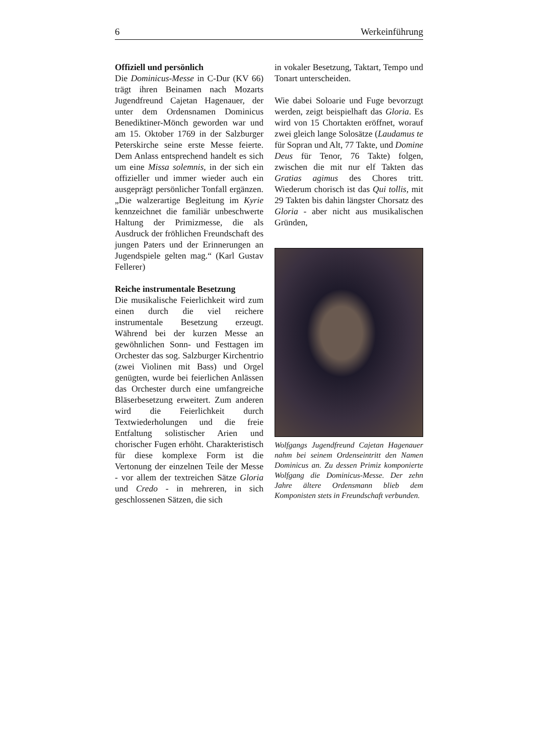6 Werkeinführung
Offiziell und persönlich
Die Dominicus-Messe in C-Dur (KV 66) trägt ihren Beinamen nach Mozarts Jugendfreund Cajetan Hagenauer, der unter dem Ordensnamen Dominicus Benediktiner-Mönch geworden war und am 15. Oktober 1769 in der Salzburger Peterskirche seine erste Messe feierte. Dem Anlass entsprechend handelt es sich um eine Missa solemnis, in der sich ein offizieller und immer wieder auch ein ausgeprägt persönlicher Tonfall ergänzen. „Die walzerartige Begleitung im Kyrie kennzeichnet die familiär unbeschwerte Haltung der Primizmesse, die als Ausdruck der fröhlichen Freundschaft des jungen Paters und der Erinnerungen an Jugendspiele gelten mag.“ (Karl Gustav Fellerer)
Reiche instrumentale Besetzung
Die musikalische Feierlichkeit wird zum einen durch die viel reichere instrumentale Besetzung erzeugt. Während bei der kurzen Messe an gewöhnlichen Sonn- und Festtagen im Orchester das sog. Salzburger Kirchentrio (zwei Violinen mit Bass) und Orgel genügten, wurde bei feierlichen Anlässen das Orchester durch eine umfangreiche Bläserbesetzung erweitert. Zum anderen wird die Feierlichkeit durch Textwiederholungen und die freie Entfaltung solistischer Arien und chorischer Fugen erhöht. Charakteristisch für diese komplexe Form ist die Vertonung der einzelnen Teile der Messe - vor allem der textreichen Sätze Gloria und Credo - in mehreren, in sich geschlossenen Sätzen, die sich
in vokaler Besetzung, Taktart, Tempo und Tonart unterscheiden.
Wie dabei Soloarie und Fuge bevorzugt werden, zeigt beispielhaft das Gloria. Es wird von 15 Chortakten eröffnet, worauf zwei gleich lange Solosätze (Laudamus te für Sopran und Alt, 77 Takte, und Domine Deus für Tenor, 76 Takte) folgen, zwischen die mit nur elf Takten das Gratias agimus des Chores tritt. Wiederum chorisch ist das Qui tollis, mit 29 Takten bis dahin längster Chorsatz des Gloria - aber nicht aus musikalischen Gründen,
Wolfgangs Jugendfreund Cajetan Hagenauer nahm bei seinem Ordenseintritt den Namen Dominicus an. Zu dessen Primiz komponierte Wolfgang die Dominicus-Messe. Der zehn Jahre ältere Ordensmann blieb dem Komponisten stets in Freundschaft verbunden.